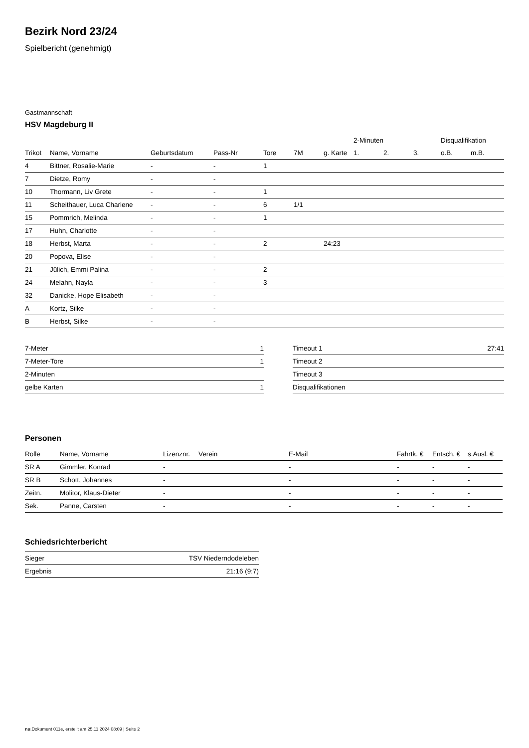Bezirk Nord 23/24
Spielbericht (genehmigt)
Gastmannschaft
HSV Magdeburg II
| | | | | | | | 2-Minuten | | | Disqualifikation | |
| --- | --- | --- | --- | --- | --- | --- | --- | --- | --- | --- | --- |
| Trikot | Name, Vorname | Geburtsdatum | Pass-Nr | Tore | 7M | g. Karte | 1. | 2. | 3. | o.B. | m.B. |
| 4 | Bittner, Rosalie-Marie | - | - | 1 | | | | | | | |
| 7 | Dietze, Romy | - | - | | | | | | | | |
| 10 | Thormann, Liv Grete | - | - | 1 | | | | | | | |
| 11 | Scheithauer, Luca Charlene | - | - | 6 | 1/1 | | | | | | |
| 15 | Pommrich, Melinda | - | - | 1 | | | | | | | |
| 17 | Huhn, Charlotte | - | - | | | | | | | | |
| 18 | Herbst, Marta | - | - | 2 | | 24:23 | | | | | |
| 20 | Popova, Elise | - | - | | | | | | | | |
| 21 | Jülich, Emmi Palina | - | - | 2 | | | | | | | |
| 24 | Melahn, Nayla | - | - | 3 | | | | | | | |
| 32 | Danicke, Hope Elisabeth | - | - | | | | | | | | |
| A | Kortz, Silke | - | - | | | | | | | | |
| B | Herbst, Silke | - | - | | | | | | | | |
| 7-Meter | 1 |
| 7-Meter-Tore | 1 |
| 2-Minuten | |
| gelbe Karten | 1 |
| Timeout 1 | 27:41 |
| Timeout 2 | |
| Timeout 3 | |
| Disqualifikationen | |
Personen
| Rolle | Name, Vorname | Lizenznr. | Verein | E-Mail | Fahrtk. € | Entsch. € | s.Ausl. € |
| --- | --- | --- | --- | --- | --- | --- | --- |
| SR A | Gimmler, Konrad | - | | - | - | - | - |
| SR B | Schott, Johannes | - | | - | - | - | - |
| Zeitn. | Molitor, Klaus-Dieter | - | | - | - | - | - |
| Sek. | Panne, Carsten | - | | - | - | - | - |
Schiedsrichterbericht
| Sieger | TSV Niederndodeleben |
| Ergebnis | 21:16 (9:7) |
nu.Dokument 011e, erstellt am 25.11.2024 08:09 | Seite 2